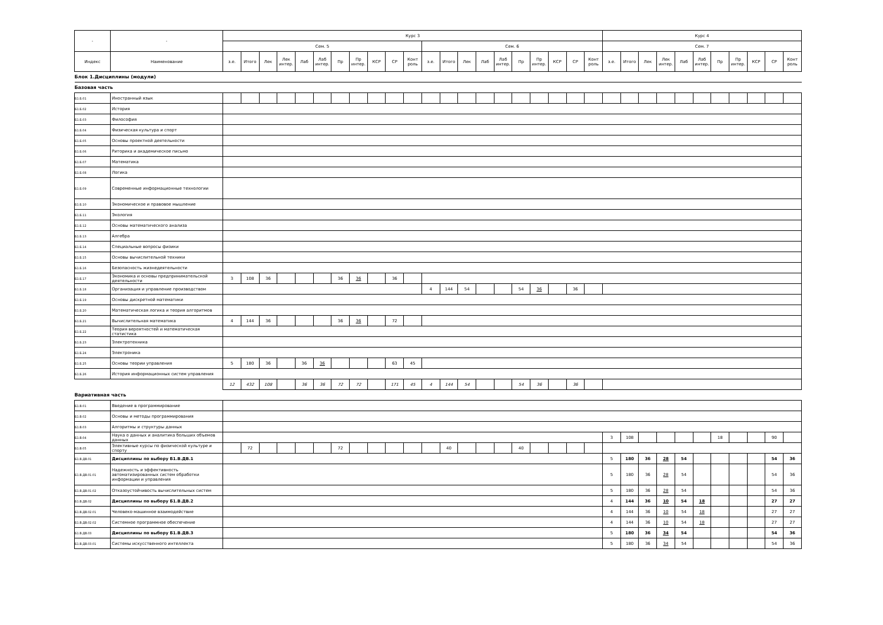| - | - | Курс 3 | | | | | | | | | | | | | | | | | | | | | Курс 4 | | | | | | | | | | |
| --- | --- | --- | --- | --- | --- | --- | --- | --- | --- | --- | --- | --- | --- | --- | --- | --- | --- | --- | --- | --- | --- | --- | --- | --- | --- | --- | --- | --- | --- | --- | --- | --- | --- |
| | | Сем. 5 | | | | | | | | | | | Сем. 6 | | | | | | | | | | Сем. 7 | | | | | | | | | | |
| Индекс | Наименование | з.е. | Итого | Лек | Лек интер. | Лаб | Лаб интер. | Пр | Пр интер. | КСР | СР | Конт роль | з.е. | Итого | Лек | Лаб | Лаб интер. | Пр | Пр интер. | КСР | СР | Конт роль | з.е. | Итого | Лек | Лек интер. | Лаб | Лаб интер. | Пр | Пр интер. | КСР | СР | Конт роль |
| Блок 1.Дисциплины (модули) | | | | | | | | | | | | | | | | | | | | | | | | | | | | | | | | | |
| Базовая часть | | | | | | | | | | | | | | | | | | | | | | | | | | | | | | | | | |
| Б1.Б.01 | Иностранный язык | | | | | | | | | | | | | | | | | | | | | | | | | | | | | | | | |
| Б1.Б.02 | История | | | | | | | | | | | | | | | | | | | | | | | | | | | | | | | | |
| Б1.Б.03 | Философия | | | | | | | | | | | | | | | | | | | | | | | | | | | | | | | | |
| Б1.Б.04 | Физическая культура и спорт | | | | | | | | | | | | | | | | | | | | | | | | | | | | | | | | |
| Б1.Б.05 | Основы проектной деятельности | | | | | | | | | | | | | | | | | | | | | | | | | | | | | | | | |
| Б1.Б.06 | Риторика и академическое письмо | | | | | | | | | | | | | | | | | | | | | | | | | | | | | | | | |
| Б1.Б.07 | Математика | | | | | | | | | | | | | | | | | | | | | | | | | | | | | | | | |
| Б1.Б.08 | Логика | | | | | | | | | | | | | | | | | | | | | | | | | | | | | | | | |
| Б1.Б.09 | Современные информационные технологии | | | | | | | | | | | | | | | | | | | | | | | | | | | | | | | | |
| Б1.Б.10 | Экономическое и правовое мышление | | | | | | | | | | | | | | | | | | | | | | | | | | | | | | | | |
| Б1.Б.11 | Экология | | | | | | | | | | | | | | | | | | | | | | | | | | | | | | | | |
| Б1.Б.12 | Основы математического анализа | | | | | | | | | | | | | | | | | | | | | | | | | | | | | | | | |
| Б1.Б.13 | Алгебра | | | | | | | | | | | | | | | | | | | | | | | | | | | | | | | | |
| Б1.Б.14 | Специальные вопросы физики | | | | | | | | | | | | | | | | | | | | | | | | | | | | | | | | |
| Б1.Б.15 | Основы вычислительной техники | | | | | | | | | | | | | | | | | | | | | | | | | | | | | | | | |
| Б1.Б.16 | Безопасность жизнедеятельности | | | | | | | | | | | | | | | | | | | | | | | | | | | | | | | | |
| Б1.Б.17 | Экономика и основы предпринимательской деятельности | 3 | 108 | 36 | | | | 36 | 36 | | 36 | | | | | | | | | | | | | | | | | | | | | | |
| Б1.Б.18 | Организация и управление производством | | | | | | | | | | | | 4 | 144 | 54 | | | 54 | 36 | | 36 | | | | | | | | | | | | |
| Б1.Б.19 | Основы дискретной математики | | | | | | | | | | | | | | | | | | | | | | | | | | | | | | | | |
| Б1.Б.20 | Математическая логика и теория алгоритмов | | | | | | | | | | | | | | | | | | | | | | | | | | | | | | | | |
| Б1.Б.21 | Вычислительная математика | 4 | 144 | 36 | | | | 36 | 36 | | 72 | | | | | | | | | | | | | | | | | | | | | | |
| Б1.Б.22 | Теория вероятностей и математическая статистика | | | | | | | | | | | | | | | | | | | | | | | | | | | | | | | | |
| Б1.Б.23 | Электротехника | | | | | | | | | | | | | | | | | | | | | | | | | | | | | | | | |
| Б1.Б.24 | Электроника | | | | | | | | | | | | | | | | | | | | | | | | | | | | | | | | |
| Б1.Б.25 | Основы теории управления | 5 | 180 | 36 | | 36 | 36 | | | | 63 | 45 | | | | | | | | | | | | | | | | | | | | | |
| Б1.Б.26 | История информационных систем управления | | | | | | | | | | | | | | | | | | | | | | | | | | | | | | | | |
| | | 12 | 432 | 108 | | 36 | 36 | 72 | 72 | | 171 | 45 | 4 | 144 | 54 | | | 54 | 36 | | 36 | | | | | | | | | | | | |
| Вариативная часть | | | | | | | | | | | | | | | | | | | | | | | | | | | | | | | | | |
| Б1.В.01 | Введение в программирование | | | | | | | | | | | | | | | | | | | | | | | | | | | | | | | | |
| Б1.В.02 | Основы и методы программирования | | | | | | | | | | | | | | | | | | | | | | | | | | | | | | | | |
| Б1.В.03 | Алгоритмы и структуры данных | | | | | | | | | | | | | | | | | | | | | | | | | | | | | | | | |
| Б1.В.04 | Наука о данных и аналитика больших объемов данных | | | | | | | | | | | | | | | | | | | | | | 3 | 108 | | | | | 18 | | | 90 | |
| Б1.В.05 | Элективные курсы по физической культуре и спорту | | 72 | | | | | 72 | | | | | | 40 | | | | 40 | | | | | | | | | | | | | | | |
| Б1.В.ДВ.01 | Дисциплины по выбору Б1.В.ДВ.1 | | | | | | | | | | | | | | | | | | | | | | 5 | 180 | 36 | 28 | 54 | | | | | 54 | 36 |
| Б1.В.ДВ.01.01 | Надежность и эффективность автоматизированных систем обработки информации и управления | | | | | | | | | | | | | | | | | | | | | | 5 | 180 | 36 | 28 | 54 | | | | | 54 | 36 |
| Б1.В.ДВ.01.02 | Отказоустойчивость вычислительных систем | | | | | | | | | | | | | | | | | | | | | | 5 | 180 | 36 | 28 | 54 | | | | | 54 | 36 |
| Б1.В.ДВ.02 | Дисциплины по выбору Б1.В.ДВ.2 | | | | | | | | | | | | | | | | | | | | | | 4 | 144 | 36 | 10 | 54 | 18 | | | | 27 | 27 |
| Б1.В.ДВ.02.01 | Человеко-машинное взаимодействие | | | | | | | | | | | | | | | | | | | | | | 4 | 144 | 36 | 10 | 54 | 18 | | | | 27 | 27 |
| Б1.В.ДВ.02.02 | Системное программное обеспечение | | | | | | | | | | | | | | | | | | | | | | 4 | 144 | 36 | 10 | 54 | 18 | | | | 27 | 27 |
| Б1.В.ДВ.03 | Дисциплины по выбору Б1.В.ДВ.3 | | | | | | | | | | | | | | | | | | | | | | 5 | 180 | 36 | 34 | 54 | | | | | 54 | 36 |
| Б1.В.ДВ.03.01 | Системы искусственного интеллекта | | | | | | | | | | | | | | | | | | | | | | 5 | 180 | 36 | 34 | 54 | | | | | 54 | 36 |